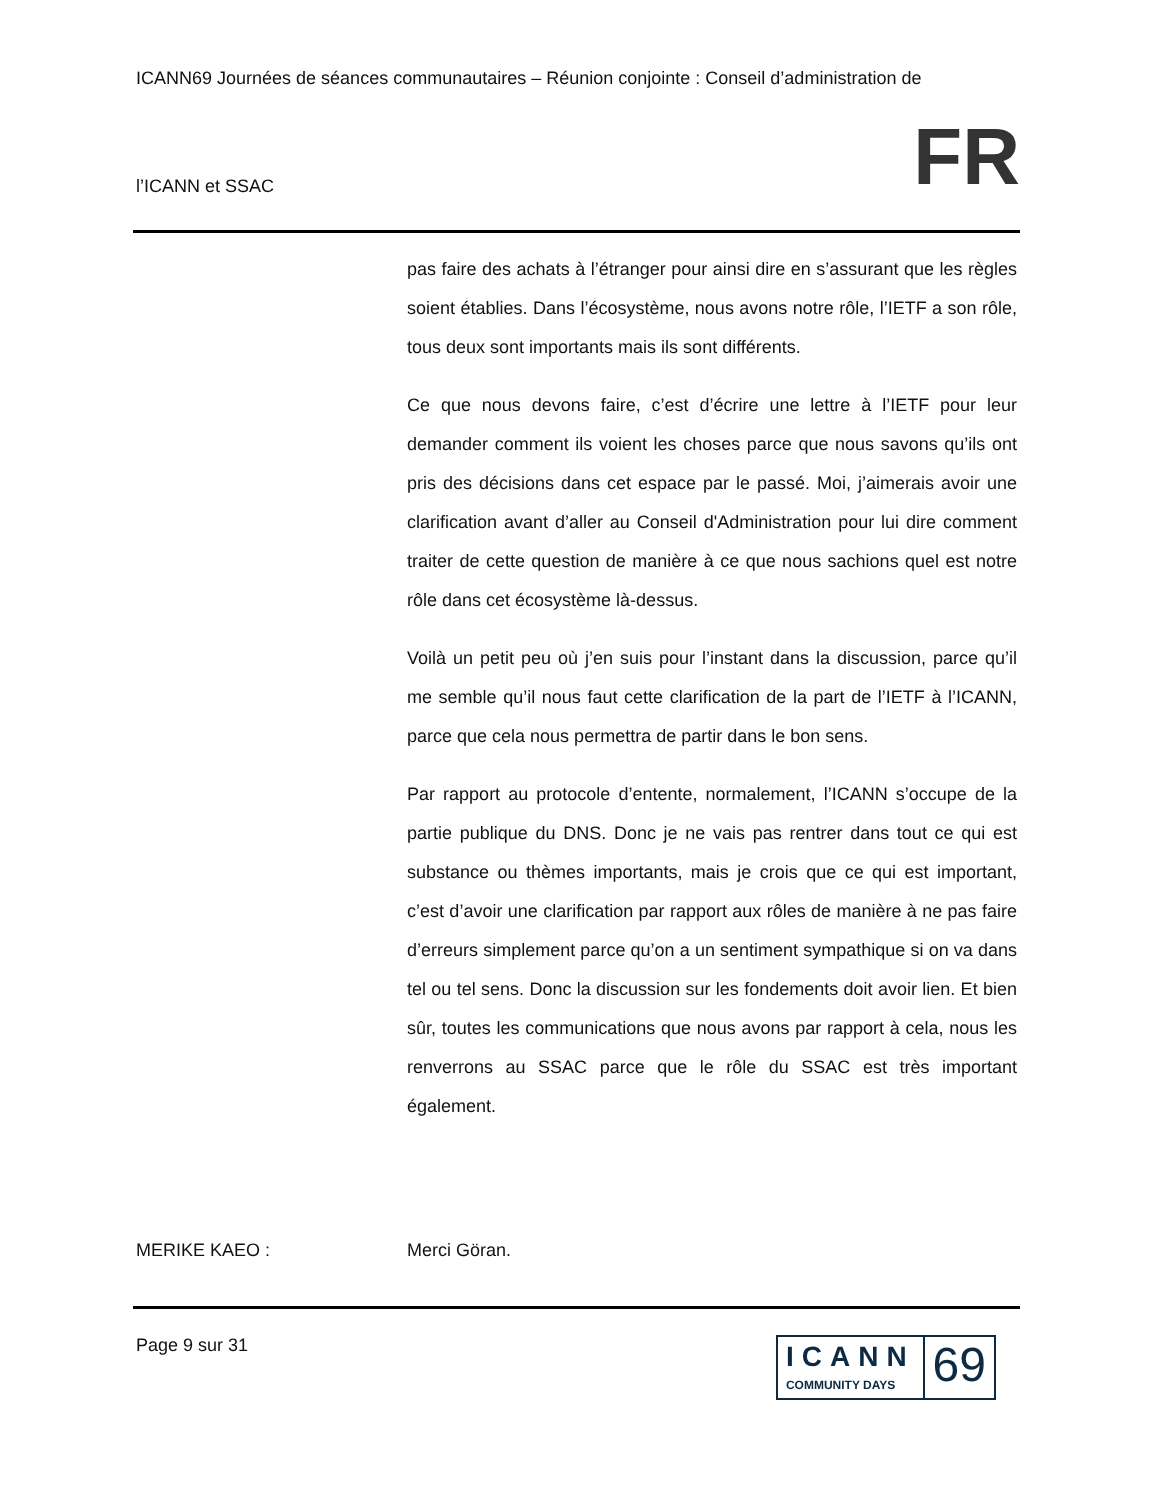ICANN69 Journées de séances communautaires – Réunion conjointe : Conseil d’administration de
l’ICANN et SSAC FR
pas faire des achats à l’étranger pour ainsi dire en s’assurant que les règles soient établies. Dans l’écosystème, nous avons notre rôle, l’IETF a son rôle, tous deux sont importants mais ils sont différents.
Ce que nous devons faire, c’est d’écrire une lettre à l’IETF pour leur demander comment ils voient les choses parce que nous savons qu’ils ont pris des décisions dans cet espace par le passé. Moi, j’aimerais avoir une clarification avant d’aller au Conseil d'Administration pour lui dire comment traiter de cette question de manière à ce que nous sachions quel est notre rôle dans cet écosystème là-dessus.
Voilà un petit peu où j’en suis pour l’instant dans la discussion, parce qu’il me semble qu’il nous faut cette clarification de la part de l’IETF à l’ICANN, parce que cela nous permettra de partir dans le bon sens.
Par rapport au protocole d’entente, normalement, l’ICANN s’occupe de la partie publique du DNS. Donc je ne vais pas rentrer dans tout ce qui est substance ou thèmes importants, mais je crois que ce qui est important, c’est d’avoir une clarification par rapport aux rôles de manière à ne pas faire d’erreurs simplement parce qu’on a un sentiment sympathique si on va dans tel ou tel sens. Donc la discussion sur les fondements doit avoir lien. Et bien sûr, toutes les communications que nous avons par rapport à cela, nous les renverrons au SSAC parce que le rôle du SSAC est très important également.
MERIKE KAEO : Merci Göran.
Page 9 sur 31
ICANN
COMMUNITY DAYS
69